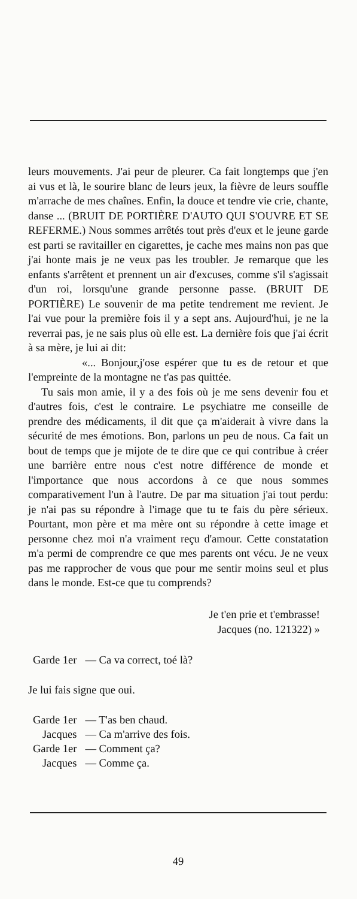leurs mouvements. J'ai peur de pleurer. Ca fait longtemps que j'en ai vus et là, le sourire blanc de leurs jeux, la fièvre de leurs souffle m'arrache de mes chaînes. Enfin, la douce et tendre vie crie, chante, danse ... (BRUIT DE PORTIÈRE D'AUTO QUI S'OUVRE ET SE REFERME.) Nous sommes arrêtés tout près d'eux et le jeune garde est parti se ravitailler en cigarettes, je cache mes mains non pas que j'ai honte mais je ne veux pas les troubler. Je remarque que les enfants s'arrêtent et prennent un air d'excuses, comme s'il s'agissait d'un roi, lorsqu'une grande personne passe. (BRUIT DE PORTIÈRE) Le souvenir de ma petite tendrement me revient. Je l'ai vue pour la première fois il y a sept ans. Aujourd'hui, je ne la reverrai pas, je ne sais plus où elle est. La dernière fois que j'ai écrit à sa mère, je lui ai dit:
«... Bonjour,j'ose espérer que tu es de retour et que l'empreinte de la montagne ne t'as pas quittée.
Tu sais mon amie, il y a des fois où je me sens devenir fou et d'autres fois, c'est le contraire. Le psychiatre me conseille de prendre des médicaments, il dit que ça m'aiderait à vivre dans la sécurité de mes émotions. Bon, parlons un peu de nous. Ca fait un bout de temps que je mijote de te dire que ce qui contribue à créer une barrière entre nous c'est notre différence de monde et l'importance que nous accordons à ce que nous sommes comparativement l'un à l'autre. De par ma situation j'ai tout perdu: je n'ai pas su répondre à l'image que tu te fais du père sérieux. Pourtant, mon père et ma mère ont su répondre à cette image et personne chez moi n'a vraiment reçu d'amour. Cette constatation m'a permi de comprendre ce que mes parents ont vécu. Je ne veux pas me rapprocher de vous que pour me sentir moins seul et plus dans le monde. Est-ce que tu comprends?
Je t'en prie et t'embrasse!
Jacques (no. 121322) »
| Garde 1er | — Ca va correct, toé là? |
Je lui fais signe que oui.
| Garde 1er | — T'as ben chaud. |
| Jacques | — Ca m'arrive des fois. |
| Garde 1er | — Comment ça? |
| Jacques | — Comme ça. |
49